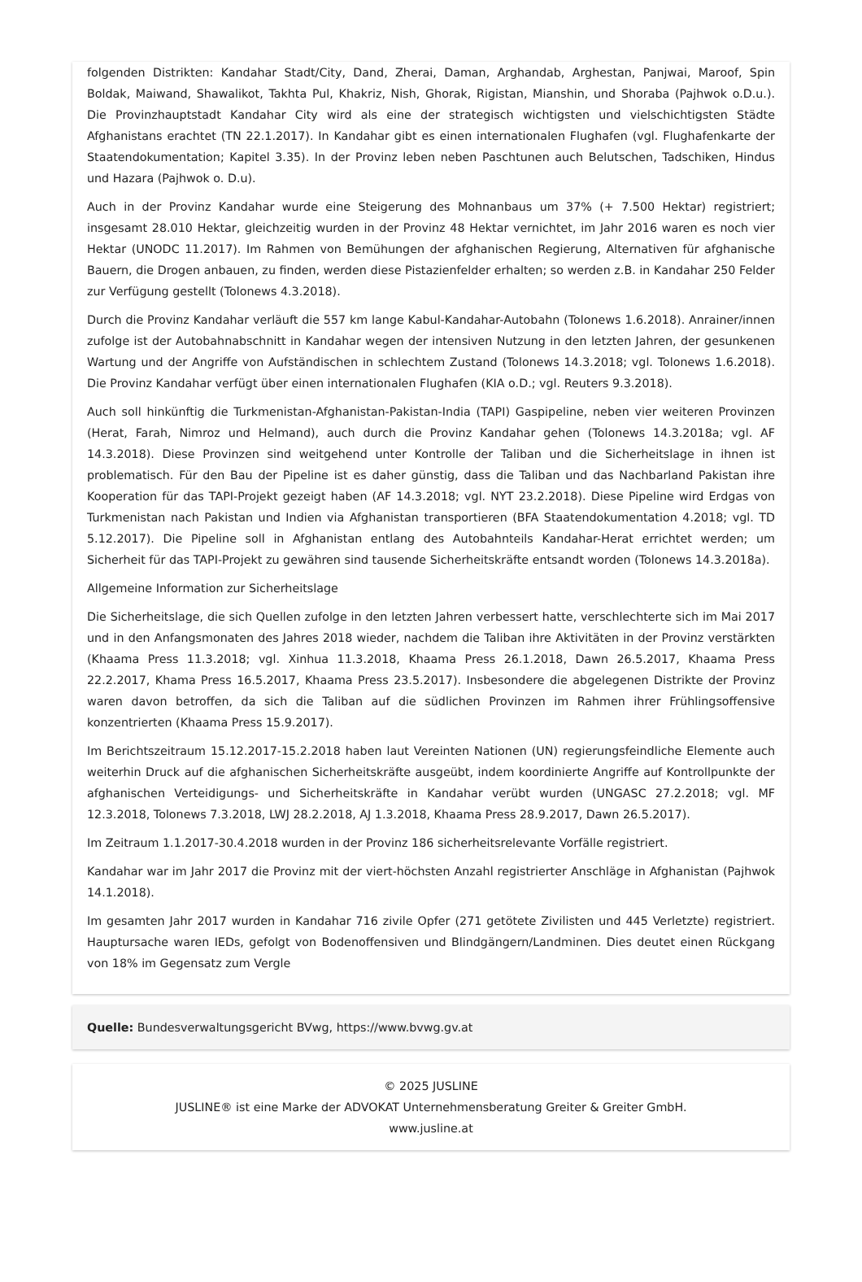folgenden Distrikten: Kandahar Stadt/City, Dand, Zherai, Daman, Arghandab, Arghestan, Panjwai, Maroof, Spin Boldak, Maiwand, Shawalikot, Takhta Pul, Khakriz, Nish, Ghorak, Rigistan, Mianshin, und Shoraba (Pajhwok o.D.u.). Die Provinzhauptstadt Kandahar City wird als eine der strategisch wichtigsten und vielschichtigsten Städte Afghanistans erachtet (TN 22.1.2017). In Kandahar gibt es einen internationalen Flughafen (vgl. Flughafenkarte der Staatendokumentation; Kapitel 3.35). In der Provinz leben neben Paschtunen auch Belutschen, Tadschiken, Hindus und Hazara (Pajhwok o. D.u).
Auch in der Provinz Kandahar wurde eine Steigerung des Mohnanbaus um 37% (+ 7.500 Hektar) registriert; insgesamt 28.010 Hektar, gleichzeitig wurden in der Provinz 48 Hektar vernichtet, im Jahr 2016 waren es noch vier Hektar (UNODC 11.2017). Im Rahmen von Bemühungen der afghanischen Regierung, Alternativen für afghanische Bauern, die Drogen anbauen, zu finden, werden diese Pistazienfelder erhalten; so werden z.B. in Kandahar 250 Felder zur Verfügung gestellt (Tolonews 4.3.2018).
Durch die Provinz Kandahar verläuft die 557 km lange Kabul-Kandahar-Autobahn (Tolonews 1.6.2018). Anrainer/innen zufolge ist der Autobahnabschnitt in Kandahar wegen der intensiven Nutzung in den letzten Jahren, der gesunkenen Wartung und der Angriffe von Aufständischen in schlechtem Zustand (Tolonews 14.3.2018; vgl. Tolonews 1.6.2018). Die Provinz Kandahar verfügt über einen internationalen Flughafen (KIA o.D.; vgl. Reuters 9.3.2018).
Auch soll hinkünftig die Turkmenistan-Afghanistan-Pakistan-India (TAPI) Gaspipeline, neben vier weiteren Provinzen (Herat, Farah, Nimroz und Helmand), auch durch die Provinz Kandahar gehen (Tolonews 14.3.2018a; vgl. AF 14.3.2018). Diese Provinzen sind weitgehend unter Kontrolle der Taliban und die Sicherheitslage in ihnen ist problematisch. Für den Bau der Pipeline ist es daher günstig, dass die Taliban und das Nachbarland Pakistan ihre Kooperation für das TAPI-Projekt gezeigt haben (AF 14.3.2018; vgl. NYT 23.2.2018). Diese Pipeline wird Erdgas von Turkmenistan nach Pakistan und Indien via Afghanistan transportieren (BFA Staatendokumentation 4.2018; vgl. TD 5.12.2017). Die Pipeline soll in Afghanistan entlang des Autobahnteils Kandahar-Herat errichtet werden; um Sicherheit für das TAPI-Projekt zu gewähren sind tausende Sicherheitskräfte entsandt worden (Tolonews 14.3.2018a).
Allgemeine Information zur Sicherheitslage
Die Sicherheitslage, die sich Quellen zufolge in den letzten Jahren verbessert hatte, verschlechterte sich im Mai 2017 und in den Anfangsmonaten des Jahres 2018 wieder, nachdem die Taliban ihre Aktivitäten in der Provinz verstärkten (Khaama Press 11.3.2018; vgl. Xinhua 11.3.2018, Khaama Press 26.1.2018, Dawn 26.5.2017, Khaama Press 22.2.2017, Khama Press 16.5.2017, Khaama Press 23.5.2017). Insbesondere die abgelegenen Distrikte der Provinz waren davon betroffen, da sich die Taliban auf die südlichen Provinzen im Rahmen ihrer Frühlingsoffensive konzentrierten (Khaama Press 15.9.2017).
Im Berichtszeitraum 15.12.2017-15.2.2018 haben laut Vereinten Nationen (UN) regierungsfeindliche Elemente auch weiterhin Druck auf die afghanischen Sicherheitskräfte ausgeübt, indem koordinierte Angriffe auf Kontrollpunkte der afghanischen Verteidigungs- und Sicherheitskräfte in Kandahar verübt wurden (UNGASC 27.2.2018; vgl. MF 12.3.2018, Tolonews 7.3.2018, LWJ 28.2.2018, AJ 1.3.2018, Khaama Press 28.9.2017, Dawn 26.5.2017).
Im Zeitraum 1.1.2017-30.4.2018 wurden in der Provinz 186 sicherheitsrelevante Vorfälle registriert.
Kandahar war im Jahr 2017 die Provinz mit der viert-höchsten Anzahl registrierter Anschläge in Afghanistan (Pajhwok 14.1.2018).
Im gesamten Jahr 2017 wurden in Kandahar 716 zivile Opfer (271 getötete Zivilisten und 445 Verletzte) registriert. Hauptursache waren IEDs, gefolgt von Bodenoffensiven und Blindgängern/Landminen. Dies deutet einen Rückgang von 18% im Gegensatz zum Vergle
Quelle: Bundesverwaltungsgericht BVwg, https://www.bvwg.gv.at
© 2025 JUSLINE
JUSLINE® ist eine Marke der ADVOKAT Unternehmensberatung Greiter & Greiter GmbH.
www.jusline.at